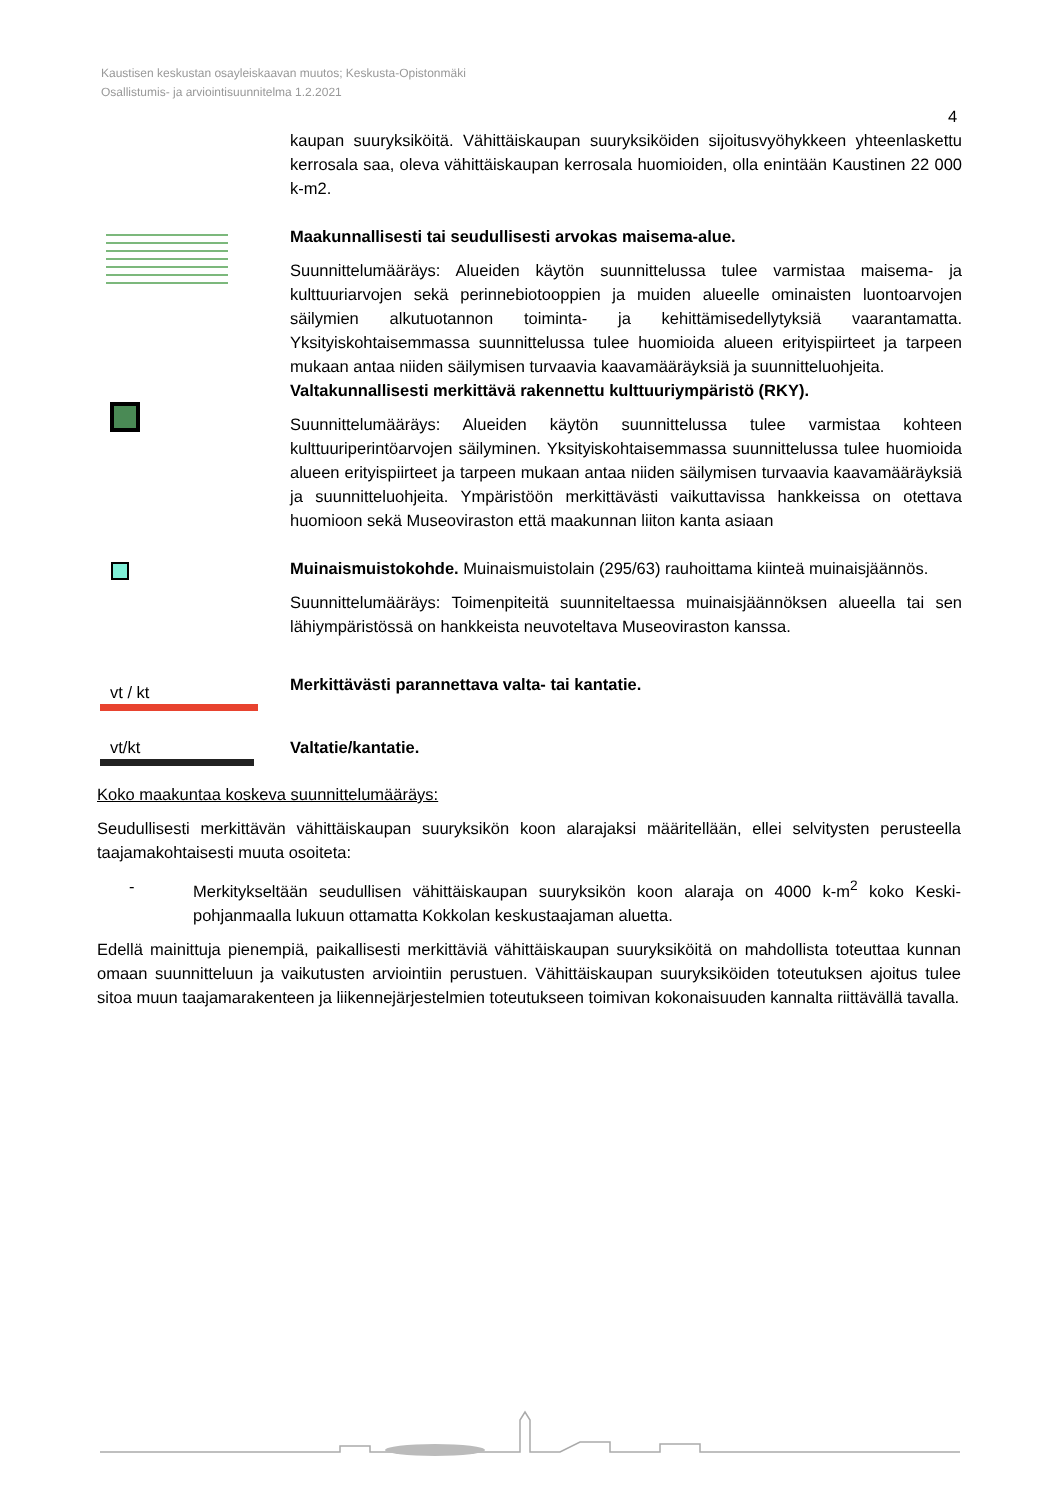Kaustisen keskustan osayleiskaavan muutos; Keskusta-Opistonmäki
Osallistumis- ja arviointisuunnitelma 1.2.2021
4
kaupan suuryksiköitä. Vähittäiskaupan suuryksiköiden sijoitusvyöhykkeen yhteenlaskettu kerrosala saa, oleva vähittäiskaupan kerrosala huomioiden, olla enintään Kaustinen 22 000 k-m2.
Maakunnallisesti tai seudullisesti arvokas maisema-alue.
Suunnittelumääräys: Alueiden käytön suunnittelussa tulee varmistaa maisema- ja kulttuuriarvojen sekä perinnebiotooppien ja muiden alueelle ominaisten luontoarvojen säilymien alkutuotannon toiminta- ja kehittämisedellytyksiä vaarantamatta. Yksityiskohtaisemmassa suunnittelussa tulee huomioida alueen erityispiirteet ja tarpeen mukaan antaa niiden säilymisen turvaavia kaavamääräyksiä ja suunnitteluohjeita.
Valtakunnallisesti merkittävä rakennettu kulttuuriympäristö (RKY).
Suunnittelumääräys: Alueiden käytön suunnittelussa tulee varmistaa kohteen kulttuuriperintöarvojen säilyminen. Yksityiskohtaisemmassa suunnittelussa tulee huomioida alueen erityispiirteet ja tarpeen mukaan antaa niiden säilymisen turvaavia kaavamääräyksiä ja suunnitteluohjeita. Ympäristöön merkittävästi vaikuttavissa hankkeissa on otettava huomioon sekä Museoviraston että maakunnan liiton kanta asiaan
Muinaismuistokohde. Muinaismuistolain (295/63) rauhoittama kiinteä muinaisjäännös.
Suunnittelumääräys: Toimenpiteitä suunniteltaessa muinaisjäännöksen alueella tai sen lähiympäristössä on hankkeista neuvoteltava Museoviraston kanssa.
vt / kt
Merkittävästi parannettava valta- tai kantatie.
vt/kt Valtatie/kantatie.
Koko maakuntaa koskeva suunnittelumääräys:
Seudullisesti merkittävän vähittäiskaupan suuryksikön koon alarajaksi määritellään, ellei selvitysten perusteella taajamakohtaisesti muuta osoiteta:
- Merkitykseltään seudullisen vähittäiskaupan suuryksikön koon alaraja on 4000 k-m<sup>2</sup> koko Keski-pohjanmaalla lukuun ottamatta Kokkolan keskustaajaman aluetta.
Edellä mainittuja pienempiä, paikallisesti merkittäviä vähittäiskaupan suuryksiköitä on mahdollista toteuttaa kunnan omaan suunnitteluun ja vaikutusten arviointiin perustuen. Vähittäiskaupan suuryksiköiden toteutuksen ajoitus tulee sitoa muun taajamarakenteen ja liikennejärjestelmien toteutukseen toimivan kokonaisuuden kannalta riittävällä tavalla.